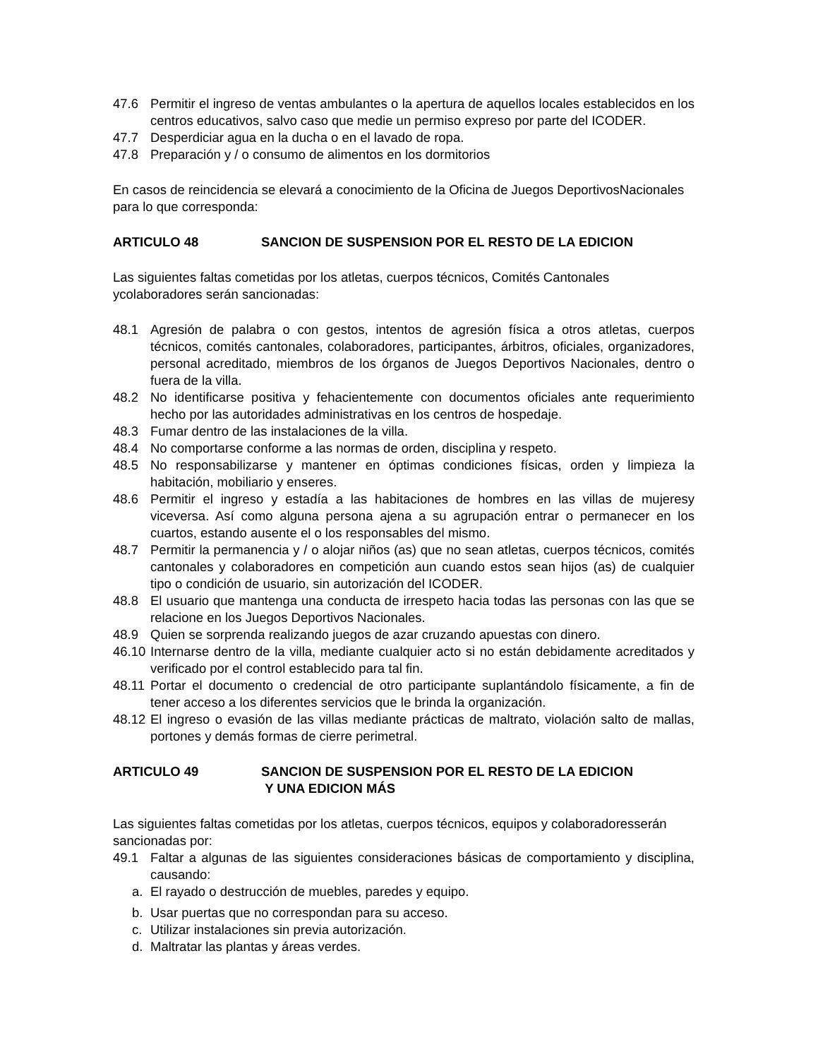47.6 Permitir el ingreso de ventas ambulantes o la apertura de aquellos locales establecidos en los centros educativos, salvo caso que medie un permiso expreso por parte del ICODER.
47.7 Desperdiciar agua en la ducha o en el lavado de ropa.
47.8 Preparación y / o consumo de alimentos en los dormitorios
En casos de reincidencia se elevará a conocimiento de la Oficina de Juegos DeportivosNacionales para lo que corresponda:
ARTICULO 48 SANCION DE SUSPENSION POR EL RESTO DE LA EDICION
Las siguientes faltas cometidas por los atletas, cuerpos técnicos, Comités Cantonales ycolaboradores serán sancionadas:
48.1 Agresión de palabra o con gestos, intentos de agresión física a otros atletas, cuerpos técnicos, comités cantonales, colaboradores, participantes, árbitros, oficiales, organizadores, personal acreditado, miembros de los órganos de Juegos Deportivos Nacionales, dentro o fuera de la villa.
48.2 No identificarse positiva y fehacientemente con documentos oficiales ante requerimiento hecho por las autoridades administrativas en los centros de hospedaje.
48.3 Fumar dentro de las instalaciones de la villa.
48.4 No comportarse conforme a las normas de orden, disciplina y respeto.
48.5 No responsabilizarse y mantener en óptimas condiciones físicas, orden y limpieza la habitación, mobiliario y enseres.
48.6 Permitir el ingreso y estadía a las habitaciones de hombres en las villas de mujeresy viceversa. Así como alguna persona ajena a su agrupación entrar o permanecer en los cuartos, estando ausente el o los responsables del mismo.
48.7 Permitir la permanencia y / o alojar niños (as) que no sean atletas, cuerpos técnicos, comités cantonales y colaboradores en competición aun cuando estos sean hijos (as) de cualquier tipo o condición de usuario, sin autorización del ICODER.
48.8 El usuario que mantenga una conducta de irrespeto hacia todas las personas con las que se relacione en los Juegos Deportivos Nacionales.
48.9 Quien se sorprenda realizando juegos de azar cruzando apuestas con dinero.
46.10 Internarse dentro de la villa, mediante cualquier acto si no están debidamente acreditados y verificado por el control establecido para tal fin.
48.11 Portar el documento o credencial de otro participante suplantándolo físicamente, a fin de tener acceso a los diferentes servicios que le brinda la organización.
48.12 El ingreso o evasión de las villas mediante prácticas de maltrato, violación salto de mallas, portones y demás formas de cierre perimetral.
ARTICULO 49 SANCION DE SUSPENSION POR EL RESTO DE LA EDICION
Y UNA EDICION MÁS
Las siguientes faltas cometidas por los atletas, cuerpos técnicos, equipos y colaboradoresserán sancionadas por:
49.1 Faltar a algunas de las siguientes consideraciones básicas de comportamiento y disciplina, causando:
a. El rayado o destrucción de muebles, paredes y equipo.
b. Usar puertas que no correspondan para su acceso.
c. Utilizar instalaciones sin previa autorización.
d. Maltratar las plantas y áreas verdes.